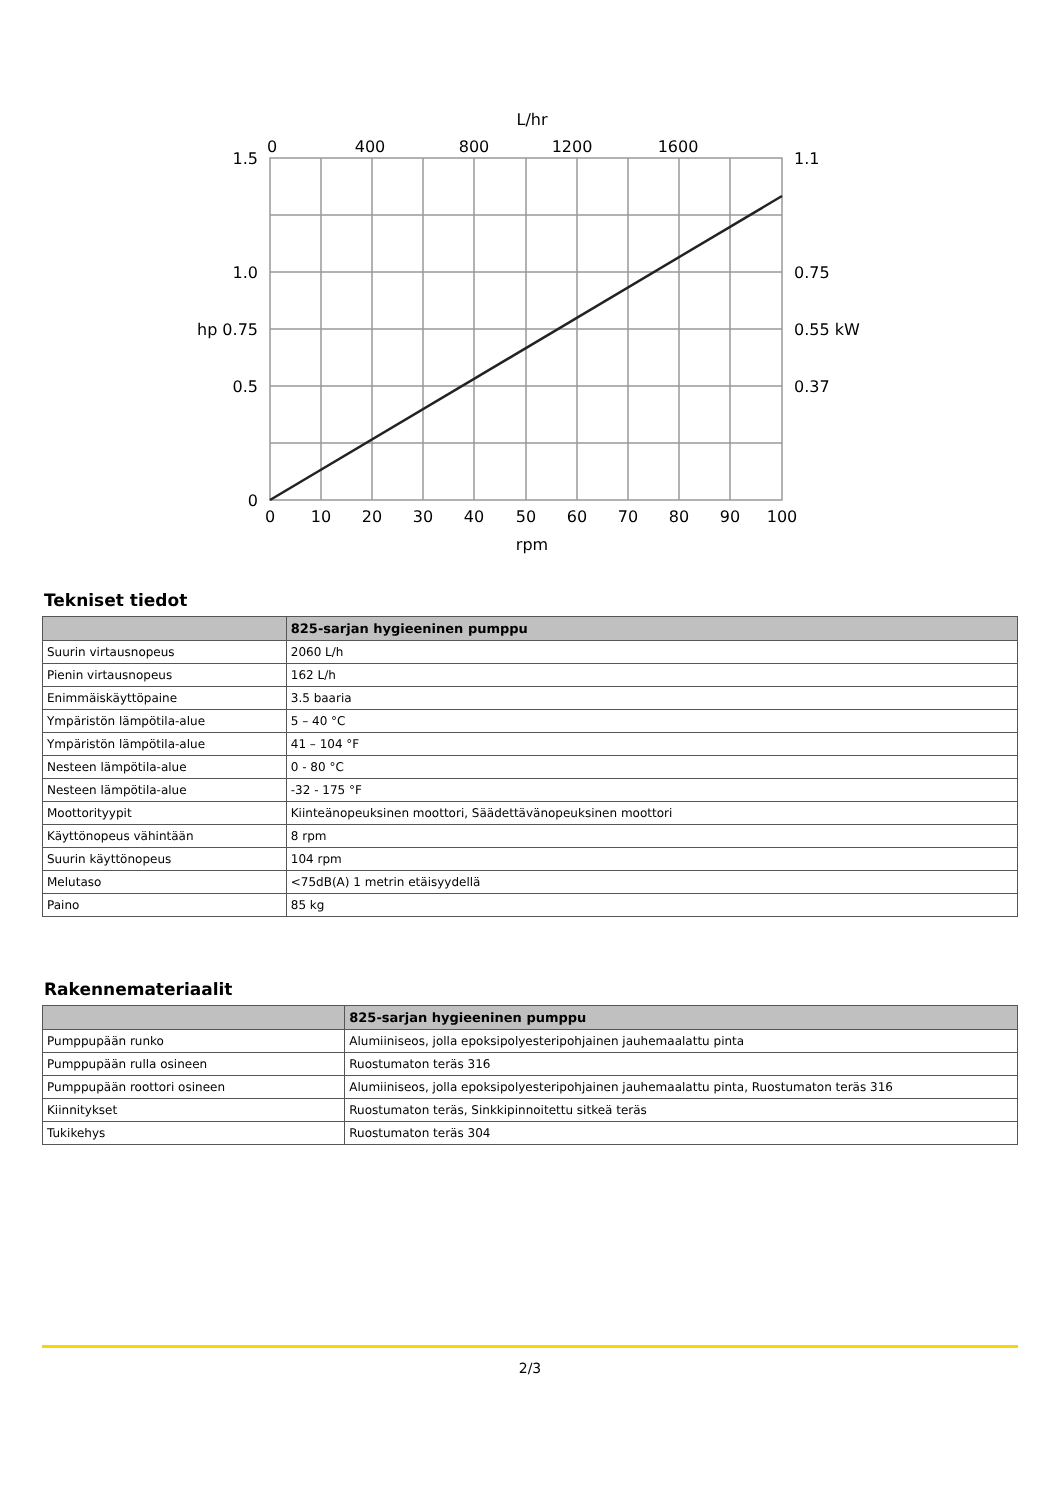L/hr
0
400
800
1200
1600
1.5
1.0
hp 0.75
0.5
0
1.1
0.75
0.55 kW
0.37
0
10
20
30
40
50
60
70
80
90
100
rpm
Tekniset tiedot
| | 825-sarjan hygieeninen pumppu |
| --- | --- |
| Suurin virtausnopeus | 2060 L/h |
| Pienin virtausnopeus | 162 L/h |
| Enimmäiskäyttöpaine | 3.5 baaria |
| Ympäristön lämpötila-alue | 5 – 40 °C |
| Ympäristön lämpötila-alue | 41 – 104 °F |
| Nesteen lämpötila-alue | 0 - 80 °C |
| Nesteen lämpötila-alue | -32 - 175 °F |
| Moottorityypit | Kiinteänopeuksinen moottori, Säädettävänopeuksinen moottori |
| Käyttönopeus vähintään | 8 rpm |
| Suurin käyttönopeus | 104 rpm |
| Melutaso | <75dB(A) 1 metrin etäisyydellä |
| Paino | 85 kg |
Rakennemateriaalit
| | 825-sarjan hygieeninen pumppu |
| --- | --- |
| Pumppupään runko | Alumiiniseos, jolla epoksipolyesteripohjainen jauhemaalattu pinta |
| Pumppupään rulla osineen | Ruostumaton teräs 316 |
| Pumppupään roottori osineen | Alumiiniseos, jolla epoksipolyesteripohjainen jauhemaalattu pinta, Ruostumaton teräs 316 |
| Kiinnitykset | Ruostumaton teräs, Sinkkipinnoitettu sitkeä teräs |
| Tukikehys | Ruostumaton teräs 304 |
2/3